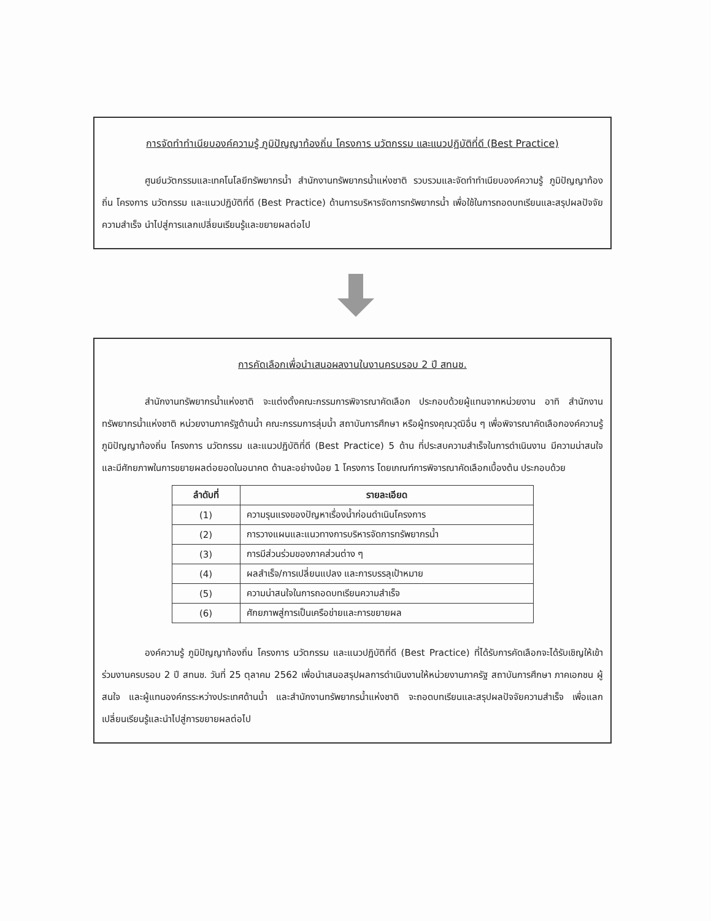การจัดทำทำเนียบองค์ความรู้ ภูมิปัญญาท้องถิ่น โครงการ นวัตกรรม และแนวปฏิบัติที่ดี (Best Practice)
ศูนย์นวัตกรรมและเทคโนโลยีทรัพยากรน้ำ สำนักงานทรัพยากรน้ำแห่งชาติ รวบรวมและจัดทำทำเนียบองค์ความรู้ ภูมิปัญญาท้องถิ่น โครงการ นวัตกรรม และแนวปฏิบัติที่ดี (Best Practice) ด้านการบริหารจัดการทรัพยากรน้ำ เพื่อใช้ในการถอดบทเรียนและสรุปผลปัจจัยความสำเร็จ นำไปสู่การแลกเปลี่ยนเรียนรู้และขยายผลต่อไป
การคัดเลือกเพื่อนำเสนอผลงานในงานครบรอบ 2 ปี สทนช.
สำนักงานทรัพยากรน้ำแห่งชาติ จะแต่งตั้งคณะกรรมการพิจารณาคัดเลือก ประกอบด้วยผู้แทนจากหน่วยงาน อาทิ สำนักงานทรัพยากรน้ำแห่งชาติ หน่วยงานภาครัฐด้านน้ำ คณะกรรมการลุ่มน้ำ สถาบันการศึกษา หรือผู้ทรงคุณวุฒิอื่น ๆ เพื่อพิจารณาคัดเลือกองค์ความรู้ ภูมิปัญญาท้องถิ่น โครงการ นวัตกรรม และแนวปฏิบัติที่ดี (Best Practice) 5 ด้าน ที่ประสบความสำเร็จในการดำเนินงาน มีความน่าสนใจ และมีศักยภาพในการขยายผลต่อยอดในอนาคต ด้านละอย่างน้อย 1 โครงการ โดยเกณฑ์การพิจารณาคัดเลือกเบื้องต้น ประกอบด้วย
| ลำดับที่ | รายละเอียด |
| --- | --- |
| (1) | ความรุนแรงของปัญหาเรื่องน้ำก่อนดำเนินโครงการ |
| (2) | การวางแผนและแนวทางการบริหารจัดการทรัพยากรน้ำ |
| (3) | การมีส่วนร่วมของภาคส่วนต่าง ๆ |
| (4) | ผลสำเร็จ/การเปลี่ยนแปลง และการบรรลุเป้าหมาย |
| (5) | ความน่าสนใจในการถอดบทเรียนความสำเร็จ |
| (6) | ศักยภาพสู่การเป็นเครือข่ายและการขยายผล |
องค์ความรู้ ภูมิปัญญาท้องถิ่น โครงการ นวัตกรรม และแนวปฏิบัติที่ดี (Best Practice) ที่ได้รับการคัดเลือกจะได้รับเชิญให้เข้าร่วมงานครบรอบ 2 ปี สทนช. วันที่ 25 ตุลาคม 2562 เพื่อนำเสนอสรุปผลการดำเนินงานให้หน่วยงานภาครัฐ สถาบันการศึกษา ภาคเอกชน ผู้สนใจ และผู้แทนองค์กรระหว่างประเทศด้านน้ำ และสำนักงานทรัพยากรน้ำแห่งชาติ จะถอดบทเรียนและสรุปผลปัจจัยความสำเร็จ เพื่อแลกเปลี่ยนเรียนรู้และนำไปสู่การขยายผลต่อไป